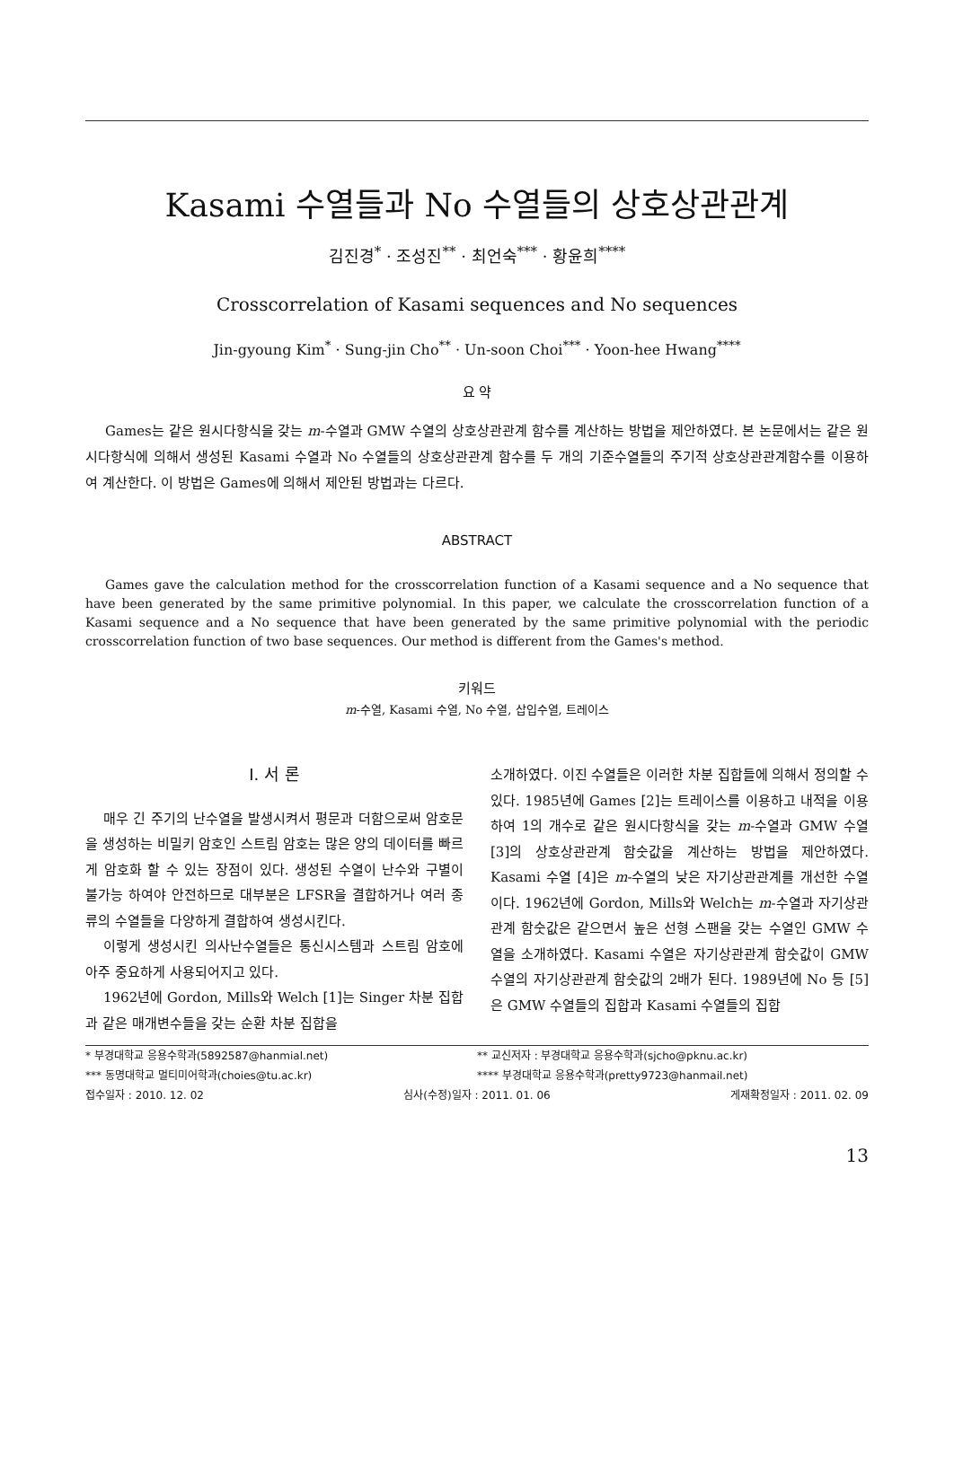Kasami 수열들과 No 수열들의 상호상관관계
김진경<sup>*</sup> · 조성진<sup>**</sup> · 최언숙<sup>***</sup> · 황윤희<sup>****</sup>
Crosscorrelation of Kasami sequences and No sequences
Jin-gyoung Kim<sup>*</sup> · Sung-jin Cho<sup>**</sup> · Un-soon Choi<sup>***</sup> · Yoon-hee Hwang<sup>****</sup>
요 약
Games는 같은 원시다항식을 갖는 m-수열과 GMW 수열의 상호상관관계 함수를 계산하는 방법을 제안하였다. 본 논문에서는 같은 원시다항식에 의해서 생성된 Kasami 수열과 No 수열들의 상호상관관계 함수를 두 개의 기준수열들의 주기적 상호상관관계함수를 이용하여 계산한다. 이 방법은 Games에 의해서 제안된 방법과는 다르다.
ABSTRACT
Games gave the calculation method for the crosscorrelation function of a Kasami sequence and a No sequence that have been generated by the same primitive polynomial. In this paper, we calculate the crosscorrelation function of a Kasami sequence and a No sequence that have been generated by the same primitive polynomial with the periodic crosscorrelation function of two base sequences. Our method is different from the Games's method.
키워드
m-수열, Kasami 수열, No 수열, 삽입수열, 트레이스
Ⅰ. 서 론
매우 긴 주기의 난수열을 발생시켜서 평문과 더함으로써 암호문을 생성하는 비밀키 암호인 스트림 암호는 많은 양의 데이터를 빠르게 암호화 할 수 있는 장점이 있다. 생성된 수열이 난수와 구별이 불가능 하여야 안전하므로 대부분은 LFSR을 결합하거나 여러 종류의 수열들을 다양하게 결합하여 생성시킨다.
이렇게 생성시킨 의사난수열들은 통신시스템과 스트림 암호에 아주 중요하게 사용되어지고 있다.
1962년에 Gordon, Mills와 Welch [1]는 Singer 차분 집합과 같은 매개변수들을 갖는 순환 차분 집합을
소개하였다. 이진 수열들은 이러한 차분 집합들에 의해서 정의할 수 있다. 1985년에 Games [2]는 트레이스를 이용하고 내적을 이용하여 1의 개수로 같은 원시다항식을 갖는 m-수열과 GMW 수열 [3]의 상호상관관계 함숫값을 계산하는 방법을 제안하였다. Kasami 수열 [4]은 m-수열의 낮은 자기상관관계를 개선한 수열이다. 1962년에 Gordon, Mills와 Welch는 m-수열과 자기상관관계 함숫값은 같으면서 높은 선형 스팬을 갖는 수열인 GMW 수열을 소개하였다. Kasami 수열은 자기상관관계 함숫값이 GMW 수열의 자기상관관계 함숫값의 2배가 된다. 1989년에 No 등 [5]은 GMW 수열들의 집합과 Kasami 수열들의 집합
* 부경대학교 응용수학과(5892587@hanmial.net) ** 교신저자 : 부경대학교 응용수학과(sjcho@pknu.ac.kr)
*** 동명대학교 멀티미어학과(choies@tu.ac.kr) **** 부경대학교 응용수학과(pretty9723@hanmail.net)
접수일자 : 2010. 12. 02 심사(수정)일자 : 2011. 01. 06 게재확정일자 : 2011. 02. 09
13